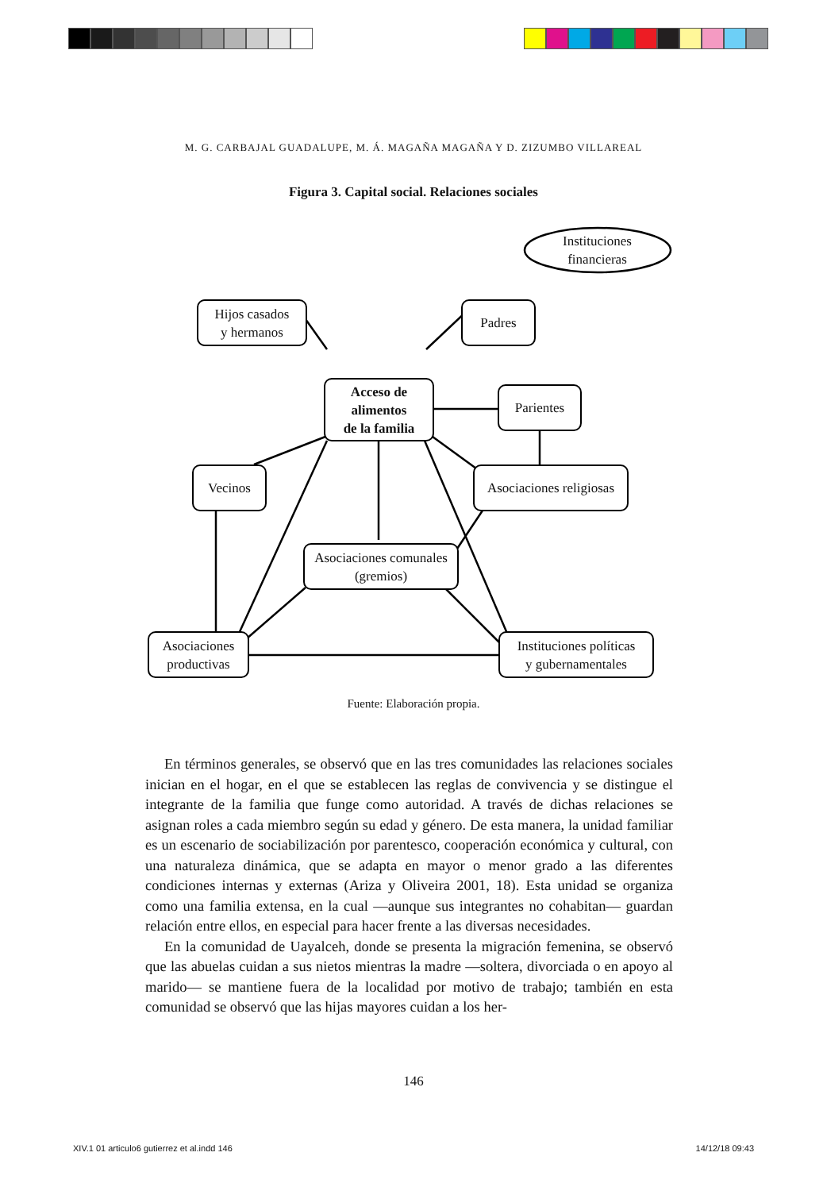M. G. CARBAJAL GUADALUPE, M. Á. MAGAÑA MAGAÑA Y D. ZIZUMBO VILLAREAL
Figura 3. Capital social. Relaciones sociales
Instituciones
financieras
Hijos casados
y hermanos
Padres
Acceso de
alimentos
de la familia
Parientes
Vecinos
Asociaciones religiosas
Asociaciones comunales
(gremios)
Asociaciones
productivas
Instituciones políticas
y gubernamentales
Fuente: Elaboración propia.
En términos generales, se observó que en las tres comunidades las relaciones sociales inician en el hogar, en el que se establecen las reglas de convivencia y se distingue el integrante de la familia que funge como autoridad. A través de dichas relaciones se asignan roles a cada miembro según su edad y género. De esta manera, la unidad familiar es un escenario de sociabilización por parentesco, cooperación económica y cultural, con una naturaleza dinámica, que se adapta en mayor o menor grado a las diferentes condiciones internas y externas (Ariza y Oliveira 2001, 18). Esta unidad se organiza como una familia extensa, en la cual —aunque sus integrantes no cohabitan— guardan relación entre ellos, en especial para hacer frente a las diversas necesidades.
En la comunidad de Uayalceh, donde se presenta la migración femenina, se observó que las abuelas cuidan a sus nietos mientras la madre —soltera, divorciada o en apoyo al marido— se mantiene fuera de la localidad por motivo de trabajo; también en esta comunidad se observó que las hijas mayores cuidan a los her-
146
XIV.1 01 articulo6 gutierrez et al.indd 146 14/12/18 09:43